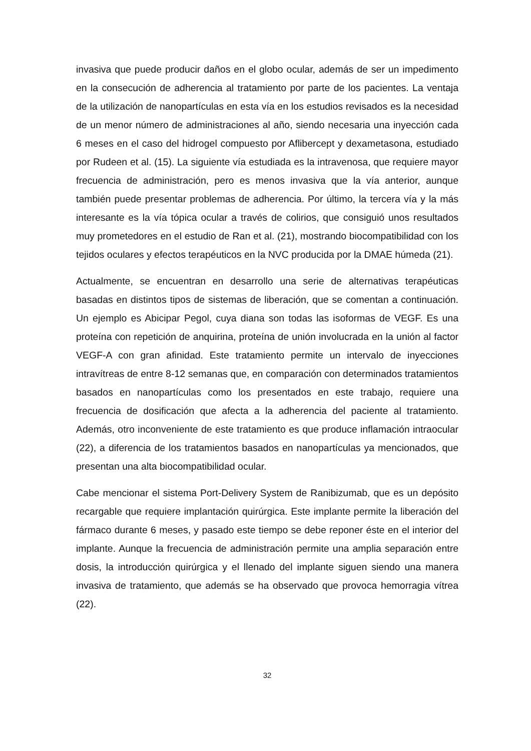invasiva que puede producir daños en el globo ocular, además de ser un impedimento en la consecución de adherencia al tratamiento por parte de los pacientes. La ventaja de la utilización de nanopartículas en esta vía en los estudios revisados es la necesidad de un menor número de administraciones al año, siendo necesaria una inyección cada 6 meses en el caso del hidrogel compuesto por Aflibercept y dexametasona, estudiado por Rudeen et al. (15). La siguiente vía estudiada es la intravenosa, que requiere mayor frecuencia de administración, pero es menos invasiva que la vía anterior, aunque también puede presentar problemas de adherencia. Por último, la tercera vía y la más interesante es la vía tópica ocular a través de colirios, que consiguió unos resultados muy prometedores en el estudio de Ran et al. (21), mostrando biocompatibilidad con los tejidos oculares y efectos terapéuticos en la NVC producida por la DMAE húmeda (21).
Actualmente, se encuentran en desarrollo una serie de alternativas terapéuticas basadas en distintos tipos de sistemas de liberación, que se comentan a continuación. Un ejemplo es Abicipar Pegol, cuya diana son todas las isoformas de VEGF. Es una proteína con repetición de anquirina, proteína de unión involucrada en la unión al factor VEGF-A con gran afinidad. Este tratamiento permite un intervalo de inyecciones intravítreas de entre 8-12 semanas que, en comparación con determinados tratamientos basados en nanopartículas como los presentados en este trabajo, requiere una frecuencia de dosificación que afecta a la adherencia del paciente al tratamiento. Además, otro inconveniente de este tratamiento es que produce inflamación intraocular (22), a diferencia de los tratamientos basados en nanopartículas ya mencionados, que presentan una alta biocompatibilidad ocular.
Cabe mencionar el sistema Port-Delivery System de Ranibizumab, que es un depósito recargable que requiere implantación quirúrgica. Este implante permite la liberación del fármaco durante 6 meses, y pasado este tiempo se debe reponer éste en el interior del implante. Aunque la frecuencia de administración permite una amplia separación entre dosis, la introducción quirúrgica y el llenado del implante siguen siendo una manera invasiva de tratamiento, que además se ha observado que provoca hemorragia vítrea (22).
32